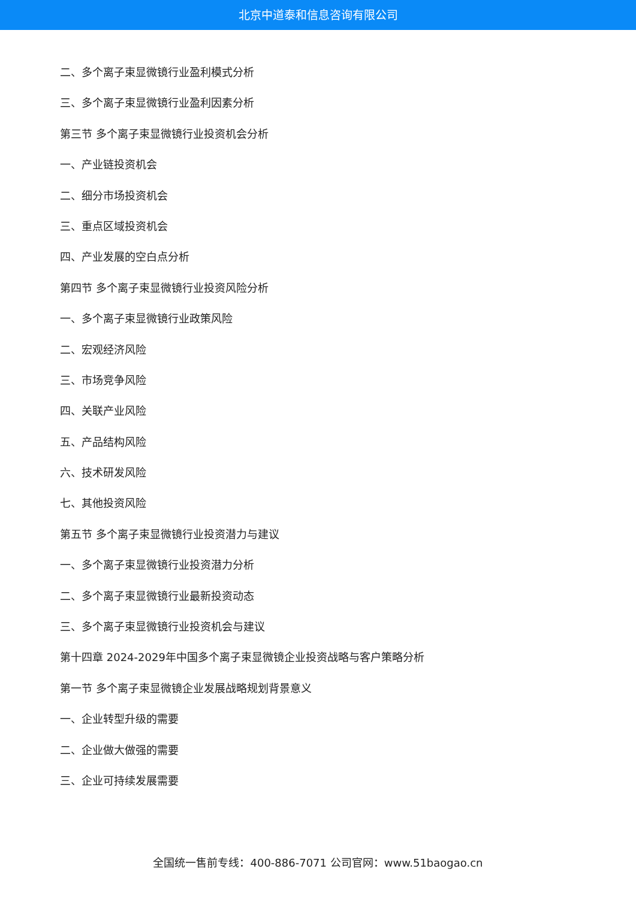北京中道泰和信息咨询有限公司
二、多个离子束显微镜行业盈利模式分析
三、多个离子束显微镜行业盈利因素分析
第三节 多个离子束显微镜行业投资机会分析
一、产业链投资机会
二、细分市场投资机会
三、重点区域投资机会
四、产业发展的空白点分析
第四节 多个离子束显微镜行业投资风险分析
一、多个离子束显微镜行业政策风险
二、宏观经济风险
三、市场竞争风险
四、关联产业风险
五、产品结构风险
六、技术研发风险
七、其他投资风险
第五节 多个离子束显微镜行业投资潜力与建议
一、多个离子束显微镜行业投资潜力分析
二、多个离子束显微镜行业最新投资动态
三、多个离子束显微镜行业投资机会与建议
第十四章 2024-2029年中国多个离子束显微镜企业投资战略与客户策略分析
第一节 多个离子束显微镜企业发展战略规划背景意义
一、企业转型升级的需要
二、企业做大做强的需要
三、企业可持续发展需要
全国统一售前专线：400-886-7071 公司官网：www.51baogao.cn